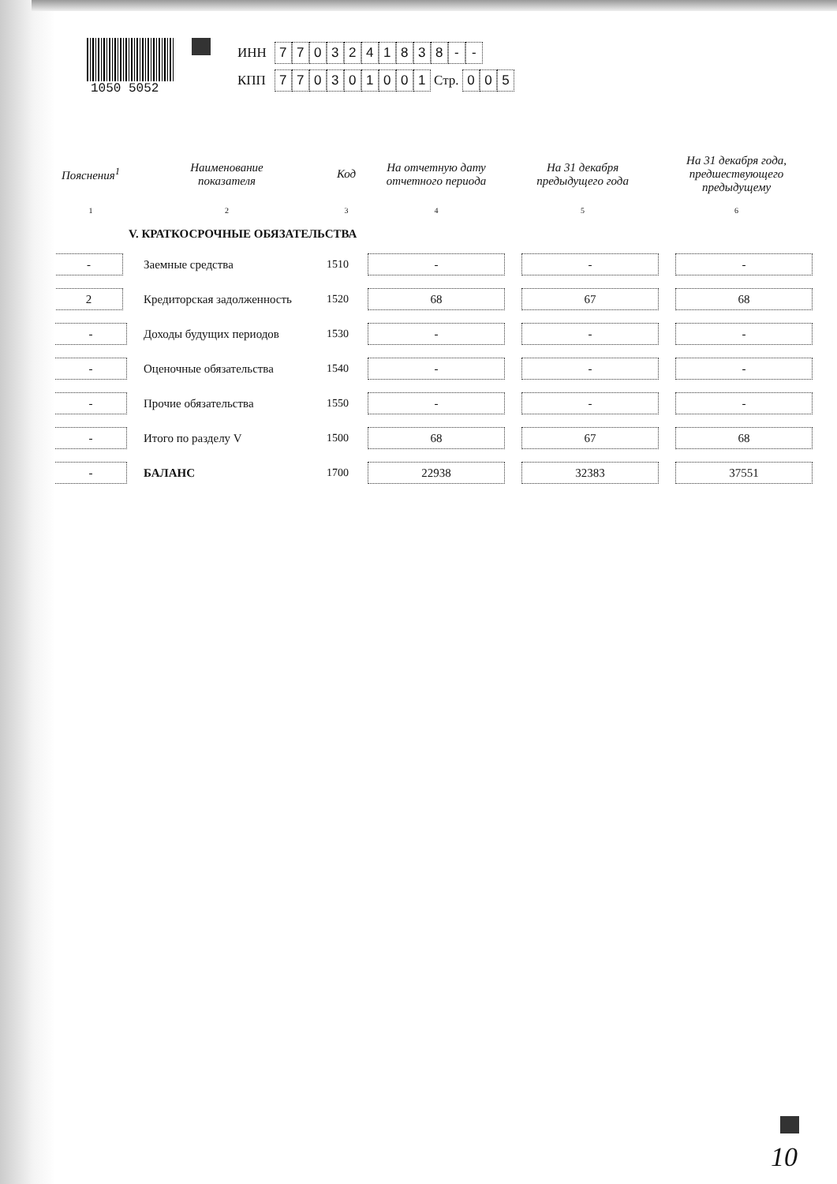1050 5052
| ИНН | 7 7 0 3 2 4 1 8 3 8 - - |
| КПП | 7 7 0 3 0 1 0 0 1 Стр. 0 0 5 |
| Пояснения<sup>1</sup> | Наименование показателя | Код | На отчетную дату отчетного периода | На 31 декабря предыдущего года | На 31 декабря года, предшествующего предыдущему |
| --- | --- | --- | --- | --- | --- |
| 1 | 2 | 3 | 4 | 5 | 6 |
| | V. КРАТКОСРОЧНЫЕ ОБЯЗАТЕЛЬСТВА | | | | |
| - | Заемные средства | 1510 | - | - | - |
| 2 | Кредиторская задолженность | 1520 | 68 | 67 | 68 |
| - | Доходы будущих периодов | 1530 | - | - | - |
| - | Оценочные обязательства | 1540 | - | - | - |
| - | Прочие обязательства | 1550 | - | - | - |
| - | Итого по разделу V | 1500 | 68 | 67 | 68 |
| - | БАЛАНС | 1700 | 22938 | 32383 | 37551 |
10